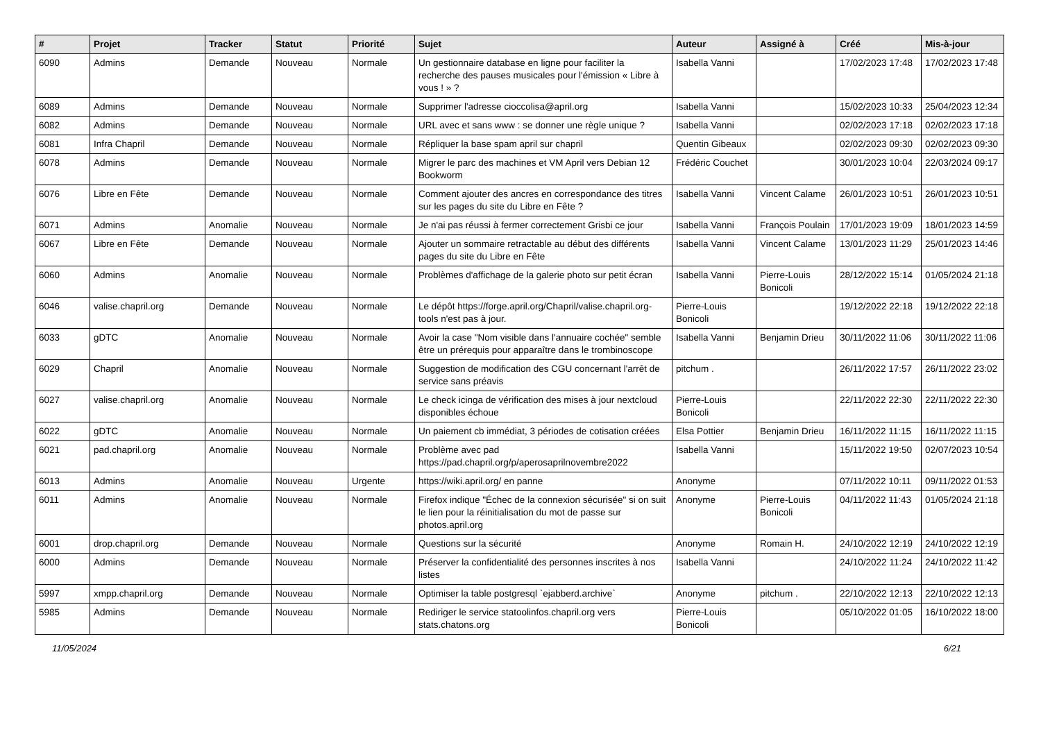| # | Projet | Tracker | Statut | Priorité | Sujet | Auteur | Assigné à | Créé | Mis-à-jour |
| --- | --- | --- | --- | --- | --- | --- | --- | --- | --- |
| 6090 | Admins | Demande | Nouveau | Normale | Un gestionnaire database en ligne pour faciliter la recherche des pauses musicales pour l'émission « Libre à vous ! » ? | Isabella Vanni | | 17/02/2023 17:48 | 17/02/2023 17:48 |
| 6089 | Admins | Demande | Nouveau | Normale | Supprimer l'adresse cioccolisa@april.org | Isabella Vanni | | 15/02/2023 10:33 | 25/04/2023 12:34 |
| 6082 | Admins | Demande | Nouveau | Normale | URL avec et sans www : se donner une règle unique ? | Isabella Vanni | | 02/02/2023 17:18 | 02/02/2023 17:18 |
| 6081 | Infra Chapril | Demande | Nouveau | Normale | Répliquer la base spam april sur chapril | Quentin Gibeaux | | 02/02/2023 09:30 | 02/02/2023 09:30 |
| 6078 | Admins | Demande | Nouveau | Normale | Migrer le parc des machines et VM April vers Debian 12 Bookworm | Frédéric Couchet | | 30/01/2023 10:04 | 22/03/2024 09:17 |
| 6076 | Libre en Fête | Demande | Nouveau | Normale | Comment ajouter des ancres en correspondance des titres sur les pages du site du Libre en Fête ? | Isabella Vanni | Vincent Calame | 26/01/2023 10:51 | 26/01/2023 10:51 |
| 6071 | Admins | Anomalie | Nouveau | Normale | Je n'ai pas réussi à fermer correctement Grisbi ce jour | Isabella Vanni | François Poulain | 17/01/2023 19:09 | 18/01/2023 14:59 |
| 6067 | Libre en Fête | Demande | Nouveau | Normale | Ajouter un sommaire retractable au début des différents pages du site du Libre en Fête | Isabella Vanni | Vincent Calame | 13/01/2023 11:29 | 25/01/2023 14:46 |
| 6060 | Admins | Anomalie | Nouveau | Normale | Problèmes d'affichage de la galerie photo sur petit écran | Isabella Vanni | Pierre-Louis Bonicoli | 28/12/2022 15:14 | 01/05/2024 21:18 |
| 6046 | valise.chapril.org | Demande | Nouveau | Normale | Le dépôt https://forge.april.org/Chapril/valise.chapril.org-tools n'est pas à jour. | Pierre-Louis Bonicoli | | 19/12/2022 22:18 | 19/12/2022 22:18 |
| 6033 | gDTC | Anomalie | Nouveau | Normale | Avoir la case "Nom visible dans l'annuaire cochée" semble être un prérequis pour apparaître dans le trombinoscope | Isabella Vanni | Benjamin Drieu | 30/11/2022 11:06 | 30/11/2022 11:06 |
| 6029 | Chapril | Anomalie | Nouveau | Normale | Suggestion de modification des CGU concernant l'arrêt de service sans préavis | pitchum . | | 26/11/2022 17:57 | 26/11/2022 23:02 |
| 6027 | valise.chapril.org | Anomalie | Nouveau | Normale | Le check icinga de vérification des mises à jour nextcloud disponibles échoue | Pierre-Louis Bonicoli | | 22/11/2022 22:30 | 22/11/2022 22:30 |
| 6022 | gDTC | Anomalie | Nouveau | Normale | Un paiement cb immédiat, 3 périodes de cotisation créées | Elsa Pottier | Benjamin Drieu | 16/11/2022 11:15 | 16/11/2022 11:15 |
| 6021 | pad.chapril.org | Anomalie | Nouveau | Normale | Problème avec pad https://pad.chapril.org/p/aperosaprilnovembre2022 | Isabella Vanni | | 15/11/2022 19:50 | 02/07/2023 10:54 |
| 6013 | Admins | Anomalie | Nouveau | Urgente | https://wiki.april.org/ en panne | Anonyme | | 07/11/2022 10:11 | 09/11/2022 01:53 |
| 6011 | Admins | Anomalie | Nouveau | Normale | Firefox indique "Échec de la connexion sécurisée" si on suit le lien pour la réinitialisation du mot de passe sur photos.april.org | Anonyme | Pierre-Louis Bonicoli | 04/11/2022 11:43 | 01/05/2024 21:18 |
| 6001 | drop.chapril.org | Demande | Nouveau | Normale | Questions sur la sécurité | Anonyme | Romain H. | 24/10/2022 12:19 | 24/10/2022 12:19 |
| 6000 | Admins | Demande | Nouveau | Normale | Préserver la confidentialité des personnes inscrites à nos listes | Isabella Vanni | | 24/10/2022 11:24 | 24/10/2022 11:42 |
| 5997 | xmpp.chapril.org | Demande | Nouveau | Normale | Optimiser la table postgresql `ejabberd.archive` | Anonyme | pitchum . | 22/10/2022 12:13 | 22/10/2022 12:13 |
| 5985 | Admins | Demande | Nouveau | Normale | Rediriger le service statoolinfos.chapril.org vers stats.chatons.org | Pierre-Louis Bonicoli | | 05/10/2022 01:05 | 16/10/2022 18:00 |
11/05/2024 6/21